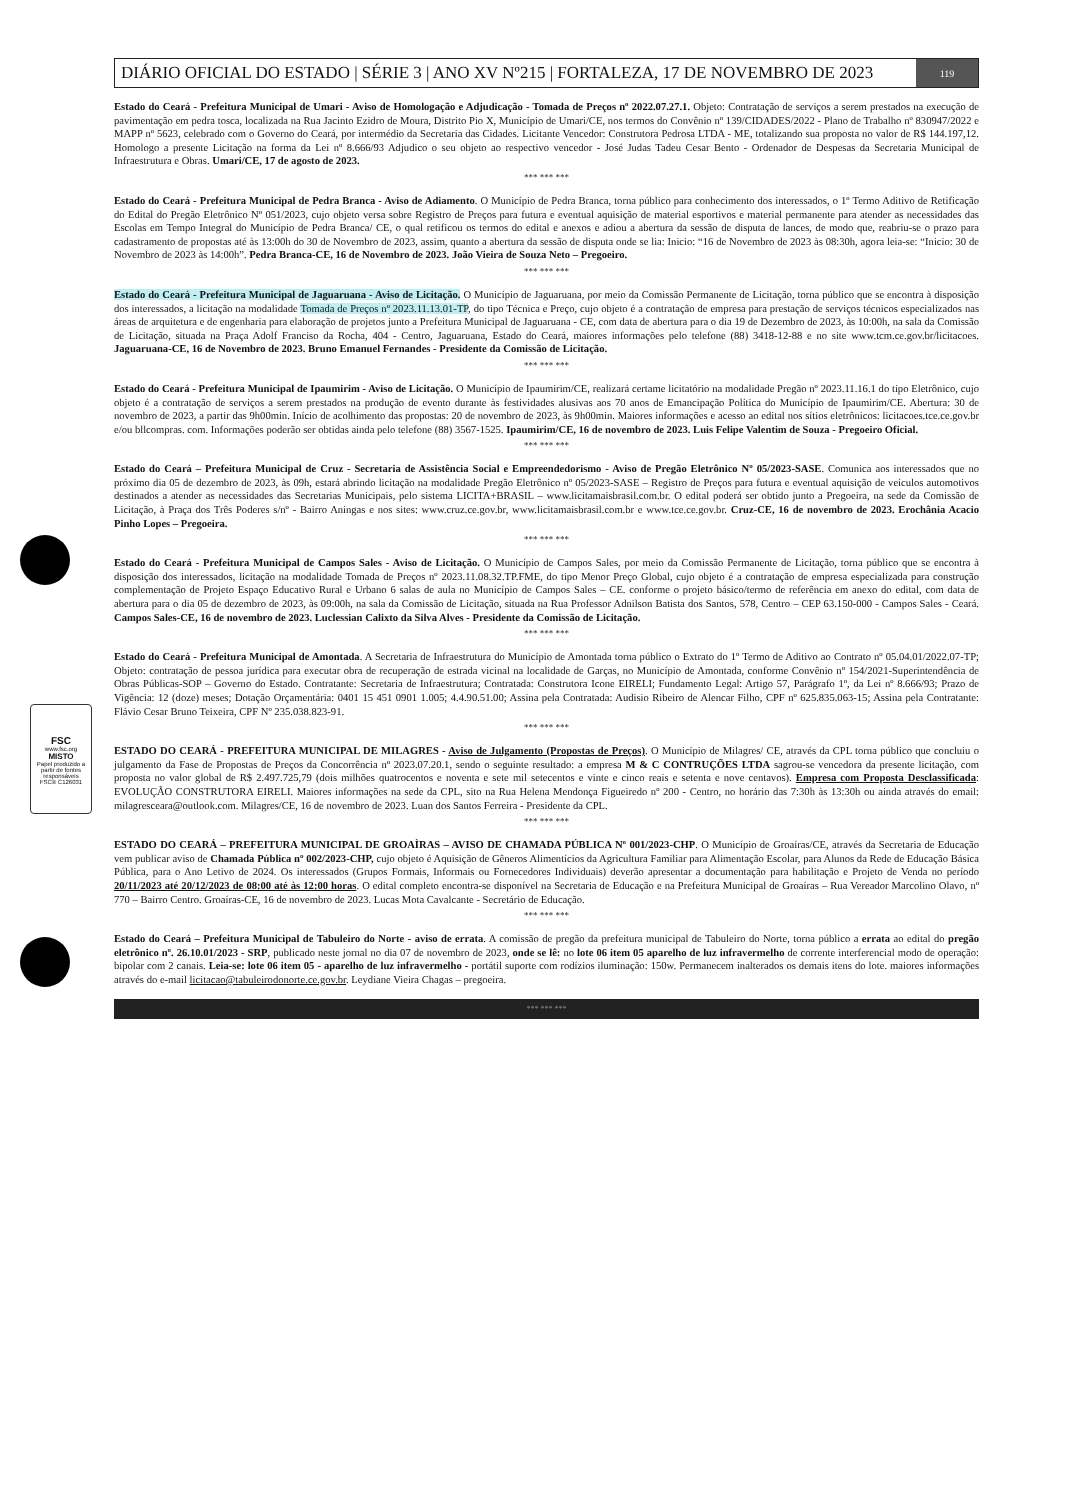FSC
www.fsc.org
MISTO
Papel produzido a partir de fontes responsáveis
FSC® C126031
DIÁRIO OFICIAL DO ESTADO | SÉRIE 3 | ANO XV Nº215 | FORTALEZA, 17 DE NOVEMBRO DE 2023 119
Estado do Ceará - Prefeitura Municipal de Umari - Aviso de Homologação e Adjudicação - Tomada de Preços nº 2022.07.27.1. Objeto: Contratação de serviços a serem prestados na execução de pavimentação em pedra tosca, localizada na Rua Jacinto Ezidro de Moura, Distrito Pio X, Município de Umari/CE, nos termos do Convênio nº 139/CIDADES/2022 - Plano de Trabalho nº 830947/2022 e MAPP nº 5623, celebrado com o Governo do Ceará, por intermédio da Secretaria das Cidades. Licitante Vencedor: Construtora Pedrosa LTDA - ME, totalizando sua proposta no valor de R$ 144.197,12. Homologo a presente Licitação na forma da Lei nº 8.666/93 Adjudico o seu objeto ao respectivo vencedor - José Judas Tadeu Cesar Bento - Ordenador de Despesas da Secretaria Municipal de Infraestrutura e Obras. Umari/CE, 17 de agosto de 2023.
*** *** ***
Estado do Ceará - Prefeitura Municipal de Pedra Branca - Aviso de Adiamento. O Município de Pedra Branca, torna público para conhecimento dos interessados, o 1º Termo Aditivo de Retificação do Edital do Pregão Eletrônico Nº 051/2023, cujo objeto versa sobre Registro de Preços para futura e eventual aquisição de material esportivos e material permanente para atender as necessidades das Escolas em Tempo Integral do Município de Pedra Branca/ CE, o qual retificou os termos do edital e anexos e adiou a abertura da sessão de disputa de lances, de modo que, reabriu-se o prazo para cadastramento de propostas até às 13:00h do 30 de Novembro de 2023, assim, quanto a abertura da sessão de disputa onde se lia: Inicio: “16 de Novembro de 2023 às 08:30h, agora leia-se: “Inicio: 30 de Novembro de 2023 às 14:00h”. Pedra Branca-CE, 16 de Novembro de 2023. João Vieira de Souza Neto – Pregoeiro.
*** *** ***
Estado do Ceará - Prefeitura Municipal de Jaguaruana - Aviso de Licitação. O Município de Jaguaruana, por meio da Comissão Permanente de Licitação, torna público que se encontra à disposição dos interessados, a licitação na modalidade Tomada de Preços nº 2023.11.13.01-TP, do tipo Técnica e Preço, cujo objeto é a contratação de empresa para prestação de serviços técnicos especializados nas áreas de arquitetura e de engenharia para elaboração de projetos junto a Prefeitura Municipal de Jaguaruana - CE, com data de abertura para o dia 19 de Dezembro de 2023, às 10:00h, na sala da Comissão de Licitação, situada na Praça Adolf Franciso da Rocha, 404 - Centro, Jaguaruana, Estado do Ceará, maiores informações pelo telefone (88) 3418-12-88 e no site www.tcm.ce.gov.br/licitacoes. Jaguaruana-CE, 16 de Novembro de 2023. Bruno Emanuel Fernandes - Presidente da Comissão de Licitação.
*** *** ***
Estado do Ceará - Prefeitura Municipal de Ipaumirim - Aviso de Licitação. O Município de Ipaumirim/CE, realizará certame licitatório na modalidade Pregão nº 2023.11.16.1 do tipo Eletrônico, cujo objeto é a contratação de serviços a serem prestados na produção de evento durante às festividades alusivas aos 70 anos de Emancipação Política do Município de Ipaumirim/CE. Abertura: 30 de novembro de 2023, a partir das 9h00min. Início de acolhimento das propostas: 20 de novembro de 2023, às 9h00min. Maiores informações e acesso ao edital nos sítios eletrônicos: licitacoes.tce.ce.gov.br e/ou bllcompras. com. Informações poderão ser obtidas ainda pelo telefone (88) 3567-1525. Ipaumirim/CE, 16 de novembro de 2023. Luis Felipe Valentim de Souza - Pregoeiro Oficial.
*** *** ***
Estado do Ceará – Prefeitura Municipal de Cruz - Secretaria de Assistência Social e Empreendedorismo - Aviso de Pregão Eletrônico Nº 05/2023-SASE. Comunica aos interessados que no próximo dia 05 de dezembro de 2023, às 09h, estará abrindo licitação na modalidade Pregão Eletrônico nº 05/2023-SASE – Registro de Preços para futura e eventual aquisição de veículos automotivos destinados a atender as necessidades das Secretarias Municipais, pelo sistema LICITA+BRASIL – www.licitamaisbrasil.com.br. O edital poderá ser obtido junto a Pregoeira, na sede da Comissão de Licitação, à Praça dos Três Poderes s/nº - Bairro Aningas e nos sites: www.cruz.ce.gov.br, www.licitamaisbrasil.com.br e www.tce.ce.gov.br. Cruz-CE, 16 de novembro de 2023. Erochânia Acacio Pinho Lopes – Pregoeira.
*** *** ***
Estado do Ceará - Prefeitura Municipal de Campos Sales - Aviso de Licitação. O Município de Campos Sales, por meio da Comissão Permanente de Licitação, torna público que se encontra à disposição dos interessados, licitação na modalidade Tomada de Preços nº 2023.11.08.32.TP.FME, do tipo Menor Preço Global, cujo objeto é a contratação de empresa especializada para construção complementação de Projeto Espaço Educativo Rural e Urbano 6 salas de aula no Município de Campos Sales – CE. conforme o projeto básico/termo de referência em anexo do edital, com data de abertura para o dia 05 de dezembro de 2023, às 09:00h, na sala da Comissão de Licitação, situada na Rua Professor Adnilson Batista dos Santos, 578, Centro – CEP 63.150-000 - Campos Sales - Ceará. Campos Sales-CE, 16 de novembro de 2023. Luclessian Calixto da Silva Alves - Presidente da Comissão de Licitação.
*** *** ***
Estado do Ceará - Prefeitura Municipal de Amontada. A Secretaria de Infraestrutura do Município de Amontada torna público o Extrato do 1º Termo de Aditivo ao Contrato nº 05.04.01/2022.07-TP; Objeto: contratação de pessoa jurídica para executar obra de recuperação de estrada vicinal na localidade de Garças, no Município de Amontada, conforme Convênio nº 154/2021-Superintendência de Obras Públicas-SOP – Governo do Estado. Contratante: Secretaria de Infraestrutura; Contratada: Construtora Icone EIRELI; Fundamento Legal: Artigo 57, Parágrafo 1º, da Lei nº 8.666/93; Prazo de Vigência: 12 (doze) meses; Dotação Orçamentária: 0401 15 451 0901 1.005; 4.4.90.51.00; Assina pela Contratada: Audisio Ribeiro de Alencar Filho, CPF nº 625.835.063-15; Assina pela Contratante: Flávio Cesar Bruno Teixeira, CPF Nº 235.038.823-91.
*** *** ***
ESTADO DO CEARÁ - PREFEITURA MUNICIPAL DE MILAGRES - Aviso de Julgamento (Propostas de Preços). O Município de Milagres/ CE, através da CPL torna público que concluiu o julgamento da Fase de Propostas de Preços da Concorrência nº 2023.07.20.1, sendo o seguinte resultado: a empresa M & C CONTRUÇÕES LTDA sagrou-se vencedora da presente licitação, com proposta no valor global de R$ 2.497.725,79 (dois milhões quatrocentos e noventa e sete mil setecentos e vinte e cinco reais e setenta e nove centavos). Empresa com Proposta Desclassificada: EVOLUÇÃO CONSTRUTORA EIRELI. Maiores informações na sede da CPL, sito na Rua Helena Mendonça Figueiredo nº 200 - Centro, no horário das 7:30h às 13:30h ou ainda através do email: milagresceara@outlook.com. Milagres/CE, 16 de novembro de 2023. Luan dos Santos Ferreira - Presidente da CPL.
*** *** ***
ESTADO DO CEARÁ – PREFEITURA MUNICIPAL DE GROAÌRAS – AVISO DE CHAMADA PÚBLICA Nº 001/2023-CHP. O Município de Groaíras/CE, através da Secretaria de Educação vem publicar aviso de Chamada Pública nº 002/2023-CHP, cujo objeto é Aquisição de Gêneros Alimentícios da Agricultura Familiar para Alimentação Escolar, para Alunos da Rede de Educação Básica Pública, para o Ano Letivo de 2024. Os interessados (Grupos Formais, Informais ou Fornecedores Individuais) deverão apresentar a documentação para habilitação e Projeto de Venda no período 20/11/2023 até 20/12/2023 de 08:00 até às 12:00 horas. O edital completo encontra-se disponível na Secretaria de Educação e na Prefeitura Municipal de Groaíras – Rua Vereador Marcolino Olavo, nº 770 – Bairro Centro. Groaíras-CE, 16 de novembro de 2023. Lucas Mota Cavalcante - Secretário de Educação.
*** *** ***
Estado do Ceará – Prefeitura Municipal de Tabuleiro do Norte - aviso de errata. A comissão de pregão da prefeitura municipal de Tabuleiro do Norte, torna público a errata ao edital do pregão eletrônico nº. 26.10.01/2023 - SRP, publicado neste jornal no dia 07 de novembro de 2023, onde se lê: no lote 06 item 05 aparelho de luz infravermelho de corrente interferencial modo de operação: bipolar com 2 canais. Leia-se: lote 06 item 05 - aparelho de luz infravermelho - portátil suporte com rodízios iluminação: 150w. Permanecem inalterados os demais itens do lote. maiores informações através do e-mail licitacao@tabuleirodonorte.ce.gov.br. Leydiane Vieira Chagas – pregoeira.
*** *** ***